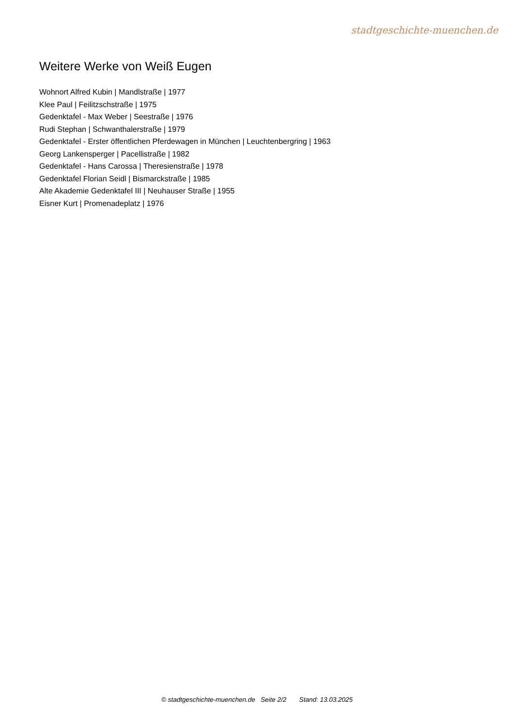stadtgeschichte-muenchen.de
Weitere Werke von Weiß Eugen
Wohnort Alfred Kubin | Mandlstraße | 1977
Klee Paul | Feilitzschstraße | 1975
Gedenktafel - Max Weber | Seestraße | 1976
Rudi Stephan | Schwanthalerstraße | 1979
Gedenktafel - Erster öffentlichen Pferdewagen in München | Leuchtenbergring | 1963
Georg Lankensperger | Pacellistraße | 1982
Gedenktafel - Hans Carossa | Theresienstraße | 1978
Gedenktafel Florian Seidl | Bismarckstraße | 1985
Alte Akademie Gedenktafel III | Neuhauser Straße | 1955
Eisner Kurt | Promenadeplatz | 1976
© stadtgeschichte-muenchen.de Seite 2/2 Stand: 13.03.2025